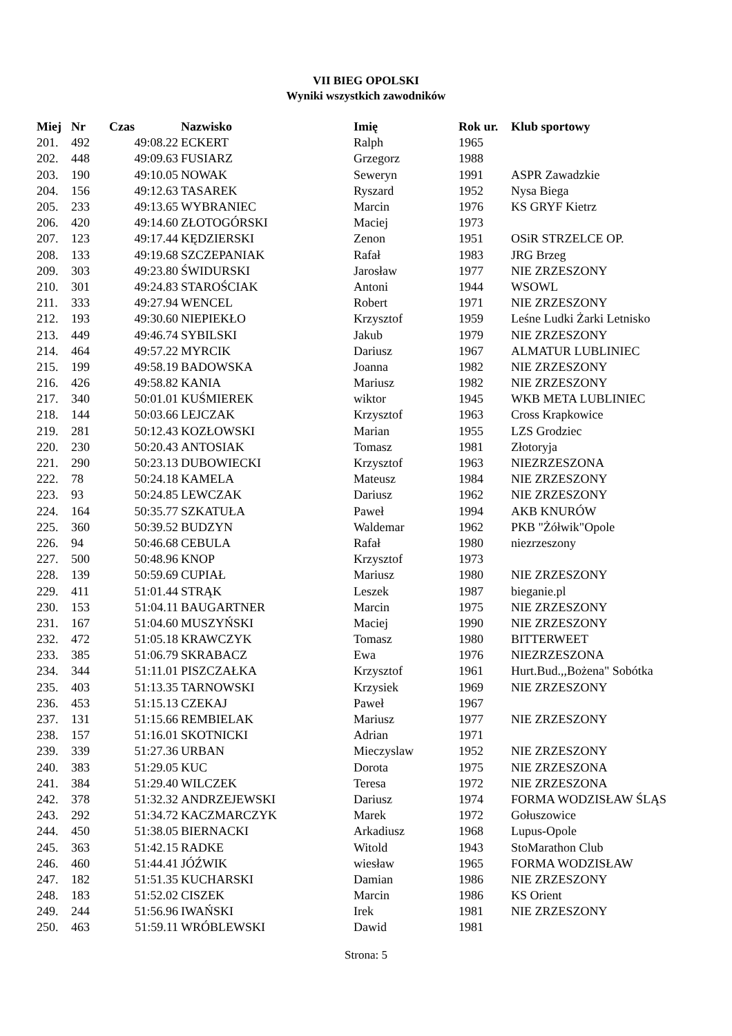VII BIEG OPOLSKI
Wyniki wszystkich zawodników
| Miej | Nr | Czas | Nazwisko | Imię | Rok ur. | Klub sportowy |
| --- | --- | --- | --- | --- | --- | --- |
| 201. | 492 | 49:08.22 | ECKERT | Ralph | 1965 | |
| 202. | 448 | 49:09.63 | FUSIARZ | Grzegorz | 1988 | |
| 203. | 190 | 49:10.05 | NOWAK | Seweryn | 1991 | ASPR Zawadzkie |
| 204. | 156 | 49:12.63 | TASAREK | Ryszard | 1952 | Nysa Biega |
| 205. | 233 | 49:13.65 | WYBRANIEC | Marcin | 1976 | KS GRYF Kietrz |
| 206. | 420 | 49:14.60 | ZŁOTOGÓRSKI | Maciej | 1973 | |
| 207. | 123 | 49:17.44 | KĘDZIERSKI | Zenon | 1951 | OSiR STRZELCE OP. |
| 208. | 133 | 49:19.68 | SZCZEPANIAK | Rafał | 1983 | JRG Brzeg |
| 209. | 303 | 49:23.80 | ŚWIDURSKI | Jarosław | 1977 | NIE ZRZESZONY |
| 210. | 301 | 49:24.83 | STAROŚCIAK | Antoni | 1944 | WSOWL |
| 211. | 333 | 49:27.94 | WENCEL | Robert | 1971 | NIE ZRZESZONY |
| 212. | 193 | 49:30.60 | NIEPIEKŁO | Krzysztof | 1959 | Leśne Ludki Żarki Letnisko |
| 213. | 449 | 49:46.74 | SYBILSKI | Jakub | 1979 | NIE ZRZESZONY |
| 214. | 464 | 49:57.22 | MYRCIK | Dariusz | 1967 | ALMATUR LUBLINIEC |
| 215. | 199 | 49:58.19 | BADOWSKA | Joanna | 1982 | NIE ZRZESZONY |
| 216. | 426 | 49:58.82 | KANIA | Mariusz | 1982 | NIE ZRZESZONY |
| 217. | 340 | 50:01.01 | KUŚMIEREK | wiktor | 1945 | WKB META LUBLINIEC |
| 218. | 144 | 50:03.66 | LEJCZAK | Krzysztof | 1963 | Cross Krapkowice |
| 219. | 281 | 50:12.43 | KOZŁOWSKI | Marian | 1955 | LZS Grodziec |
| 220. | 230 | 50:20.43 | ANTOSIAK | Tomasz | 1981 | Złotoryja |
| 221. | 290 | 50:23.13 | DUBOWIECKI | Krzysztof | 1963 | NIEZRZESZONA |
| 222. | 78 | 50:24.18 | KAMELA | Mateusz | 1984 | NIE ZRZESZONY |
| 223. | 93 | 50:24.85 | LEWCZAK | Dariusz | 1962 | NIE ZRZESZONY |
| 224. | 164 | 50:35.77 | SZKATUŁA | Paweł | 1994 | AKB KNURÓW |
| 225. | 360 | 50:39.52 | BUDZYN | Waldemar | 1962 | PKB "Żółwik"Opole |
| 226. | 94 | 50:46.68 | CEBULA | Rafał | 1980 | niezrzeszony |
| 227. | 500 | 50:48.96 | KNOP | Krzysztof | 1973 | |
| 228. | 139 | 50:59.69 | CUPIAŁ | Mariusz | 1980 | NIE ZRZESZONY |
| 229. | 411 | 51:01.44 | STRĄK | Leszek | 1987 | bieganie.pl |
| 230. | 153 | 51:04.11 | BAUGARTNER | Marcin | 1975 | NIE ZRZESZONY |
| 231. | 167 | 51:04.60 | MUSZYŃSKI | Maciej | 1990 | NIE ZRZESZONY |
| 232. | 472 | 51:05.18 | KRAWCZYK | Tomasz | 1980 | BITTERWEET |
| 233. | 385 | 51:06.79 | SKRABACZ | Ewa | 1976 | NIEZRZESZONA |
| 234. | 344 | 51:11.01 | PISZCZAŁKA | Krzysztof | 1961 | Hurt.Bud.,,Bożena" Sobótka |
| 235. | 403 | 51:13.35 | TARNOWSKI | Krzysiek | 1969 | NIE ZRZESZONY |
| 236. | 453 | 51:15.13 | CZEKAJ | Paweł | 1967 | |
| 237. | 131 | 51:15.66 | REMBIELAK | Mariusz | 1977 | NIE ZRZESZONY |
| 238. | 157 | 51:16.01 | SKOTNICKI | Adrian | 1971 | |
| 239. | 339 | 51:27.36 | URBAN | Mieczyslaw | 1952 | NIE ZRZESZONY |
| 240. | 383 | 51:29.05 | KUC | Dorota | 1975 | NIE ZRZESZONA |
| 241. | 384 | 51:29.40 | WILCZEK | Teresa | 1972 | NIE ZRZESZONA |
| 242. | 378 | 51:32.32 | ANDRZEJEWSKI | Dariusz | 1974 | FORMA WODZISŁAW ŚLĄS |
| 243. | 292 | 51:34.72 | KACZMARCZYK | Marek | 1972 | Gołuszowice |
| 244. | 450 | 51:38.05 | BIERNACKI | Arkadiusz | 1968 | Lupus-Opole |
| 245. | 363 | 51:42.15 | RADKE | Witold | 1943 | StoMarathon Club |
| 246. | 460 | 51:44.41 | JÓŹWIK | wiesław | 1965 | FORMA WODZISŁAW |
| 247. | 182 | 51:51.35 | KUCHARSKI | Damian | 1986 | NIE ZRZESZONY |
| 248. | 183 | 51:52.02 | CISZEK | Marcin | 1986 | KS Orient |
| 249. | 244 | 51:56.96 | IWAŃSKI | Irek | 1981 | NIE ZRZESZONY |
| 250. | 463 | 51:59.11 | WRÓBLEWSKI | Dawid | 1981 | |
Strona: 5